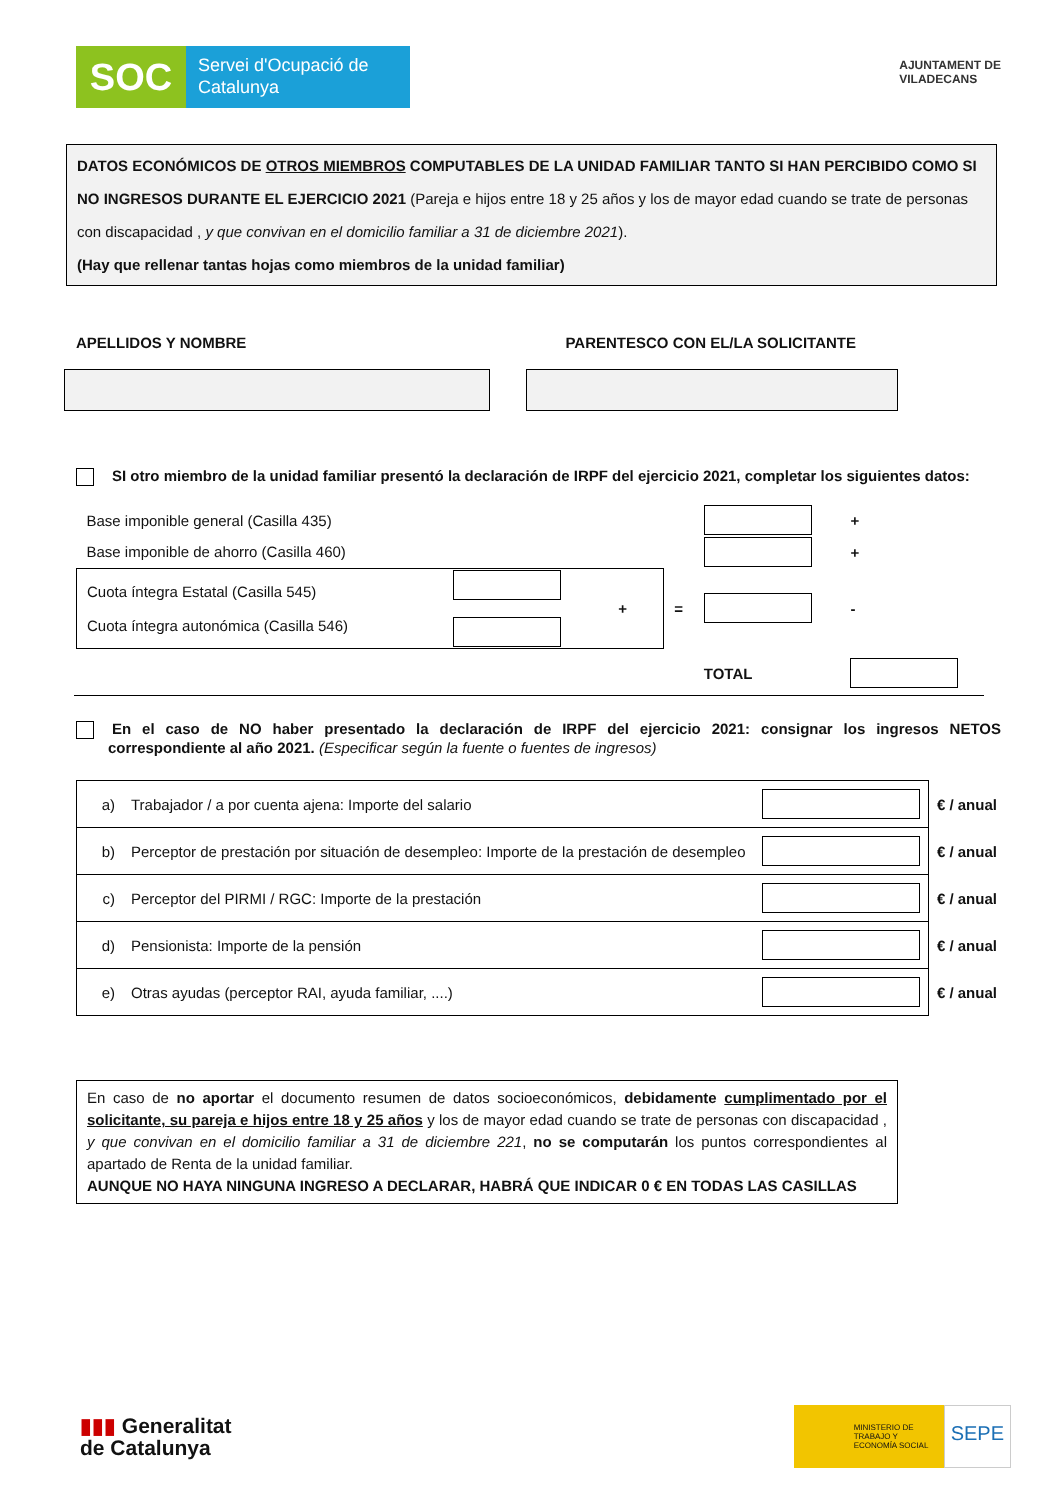SOC
Servei d'Ocupació de Catalunya
AJUNTAMENT DE
VILADECANS
DATOS ECONÓMICOS DE OTROS MIEMBROS COMPUTABLES DE LA UNIDAD FAMILIAR TANTO SI HAN PERCIBIDO COMO SI NO INGRESOS DURANTE EL EJERCICIO 2021 (Pareja e hijos entre 18 y 25 años y los de mayor edad cuando se trate de personas con discapacidad , y que convivan en el domicilio familiar a 31 de diciembre 2021).
(Hay que rellenar tantas hojas como miembros de la unidad familiar)
APELLIDOS Y NOMBRE PARENTESCO CON EL/LA SOLICITANTE
SI otro miembro de la unidad familiar presentó la declaración de IRPF del ejercicio 2021, completar los siguientes datos:
| Base imponible general (Casilla 435) | | | | | + |
| Base imponible de ahorro (Casilla 460) | | | | | + |
| Cuota íntegra Estatal (Casilla 545) Cuota íntegra autonómica (Casilla 546) | | + | = | | - |
| | | | | TOTAL | |
En el caso de NO haber presentado la declaración de IRPF del ejercicio 2021: consignar los ingresos NETOS correspondiente al año 2021. (Especificar según la fuente o fuentes de ingresos)
| a) | Trabajador / a por cuenta ajena: Importe del salario | | € / anual |
| b) | Perceptor de prestación por situación de desempleo: Importe de la prestación de desempleo | | € / anual |
| c) | Perceptor del PIRMI / RGC: Importe de la prestación | | € / anual |
| d) | Pensionista: Importe de la pensión | | € / anual |
| e) | Otras ayudas (perceptor RAI, ayuda familiar, ....) | | € / anual |
En caso de no aportar el documento resumen de datos socioeconómicos, debidamente cumplimentado por el solicitante, su pareja e hijos entre 18 y 25 años y los de mayor edad cuando se trate de personas con discapacidad , y que convivan en el domicilio familiar a 31 de diciembre 221, no se computarán los puntos correspondientes al apartado de Renta de la unidad familiar.
AUNQUE NO HAYA NINGUNA INGRESO A DECLARAR, HABRÁ QUE INDICAR 0 € EN TODAS LAS CASILLAS
▮▮▮ Generalitat
de Catalunya
MINISTERIO DE TRABAJO Y ECONOMÍA SOCIAL
SEPE